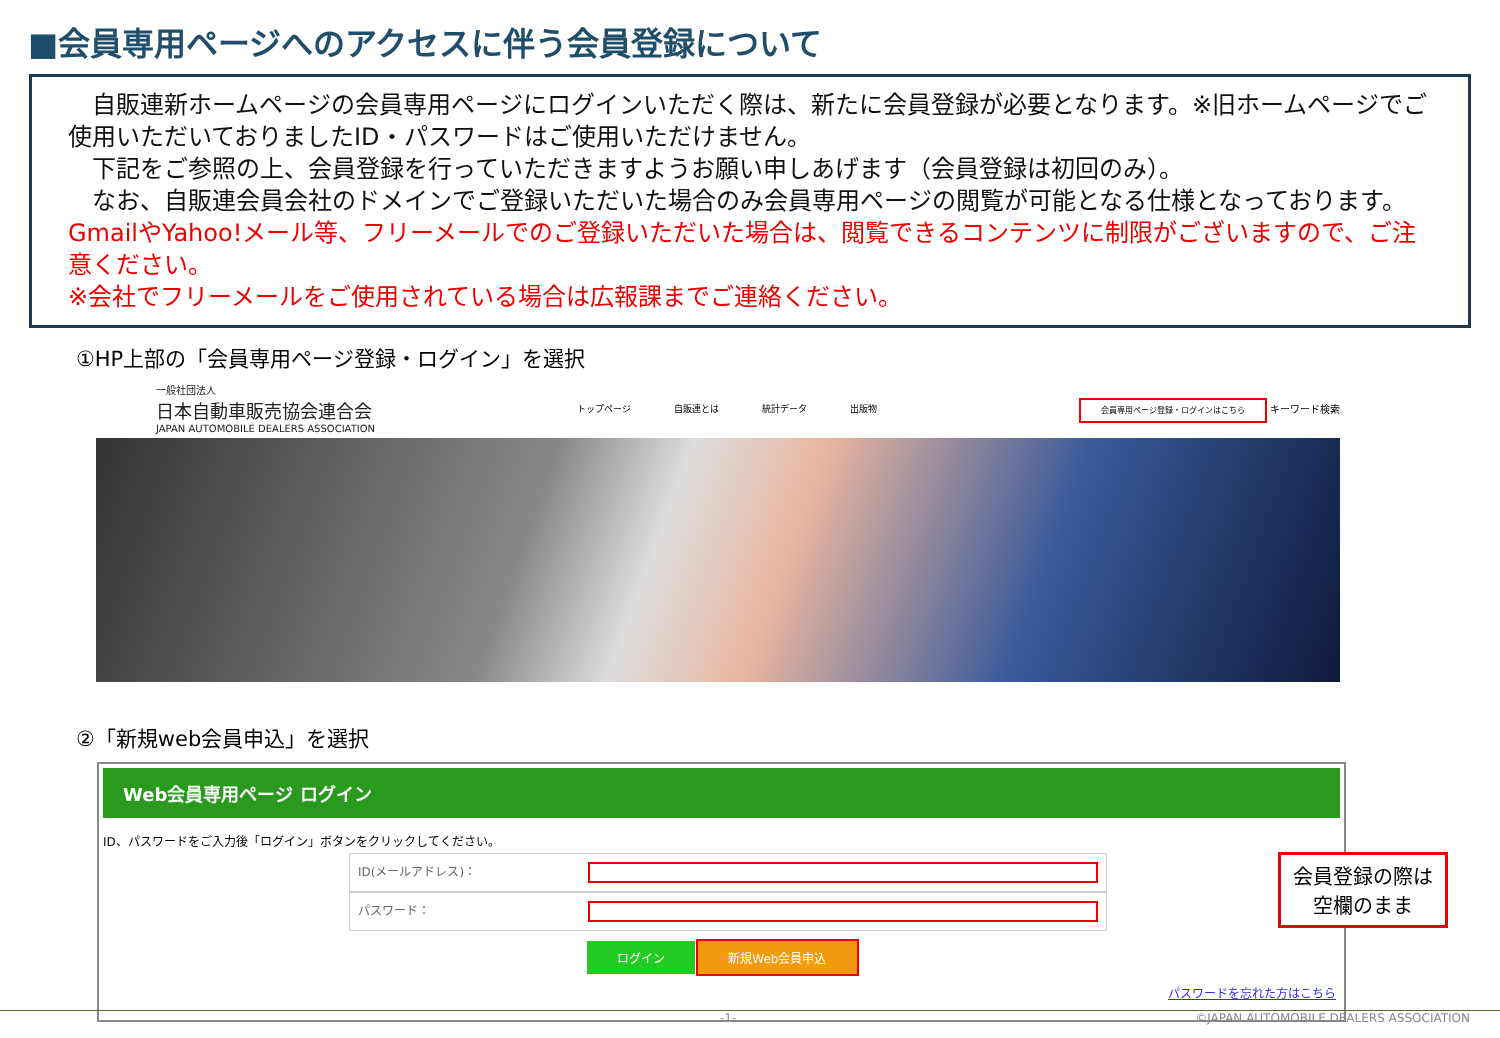■会員専用ページへのアクセスに伴う会員登録について
　自販連新ホームページの会員専用ページにログインいただく際は、新たに会員登録が必要となります。※旧ホームページでご使用いただいておりましたID・パスワードはご使用いただけません。
　下記をご参照の上、会員登録を行っていただきますようお願い申しあげます（会員登録は初回のみ）。
　なお、自販連会員会社のドメインでご登録いただいた場合のみ会員専用ページの閲覧が可能となる仕様となっております。GmailやYahoo!メール等、フリーメールでのご登録いただいた場合は、閲覧できるコンテンツに制限がございますので、ご注意ください。
※会社でフリーメールをご使用されている場合は広報課までご連絡ください。
①HP上部の「会員専用ページ登録・ログイン」を選択
一般社団法人
日本自動車販売協会連合会
JAPAN AUTOMOBILE DEALERS ASSOCIATION
トップページ 自販連とは 統計データ 出版物
会員専用ページ登録・ログインはこちら キーワード検索
②「新規web会員申込」を選択
Web会員専用ページ ログイン
ID、パスワードをご入力後「ログイン」ボタンをクリックしてください。
ID(メールアドレス)：
パスワード：
ログイン 新規Web会員申込
パスワードを忘れた方はこちら
会員登録の際は
空欄のまま
-1- ©JAPAN AUTOMOBILE DEALERS ASSOCIATION